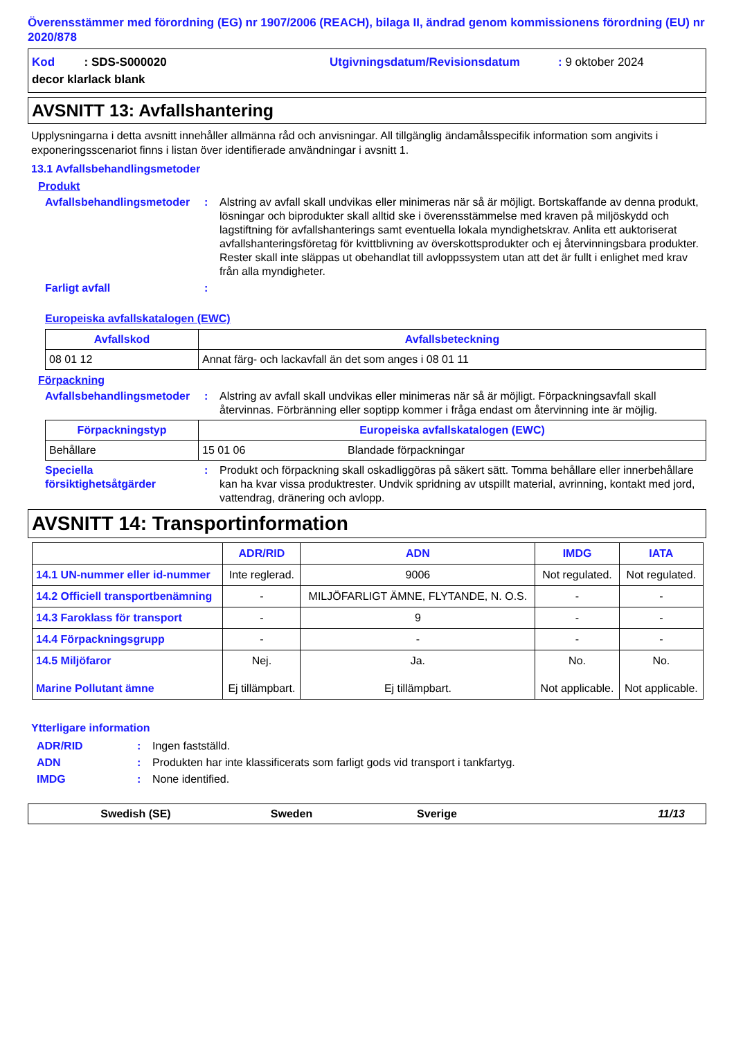Överensstämmer med förordning (EG) nr 1907/2006 (REACH), bilaga II, ändrad genom kommissionens förordning (EU) nr 2020/878
Kod : SDS-S000020 Utgivningsdatum/Revisionsdatum: 9 oktober 2024
decor klarlack blank
AVSNITT 13: Avfallshantering
Upplysningarna i detta avsnitt innehåller allmänna råd och anvisningar. All tillgänglig ändamålsspecifik information som angivits i exponeringsscenariot finns i listan över identifierade användningar i avsnitt 1.
13.1 Avfallsbehandlingsmetoder
Produkt
Avfallsbehandlingsmetoder: Alstring av avfall skall undvikas eller minimeras när så är möjligt. Bortskaffande av denna produkt, lösningar och biprodukter skall alltid ske i överensstämmelse med kraven på miljöskydd och lagstiftning för avfallshanterings samt eventuella lokala myndighetskrav. Anlita ett auktoriserat avfallshanteringsföretag för kvittblivning av överskottsprodukter och ej återvinningsbara produkter. Rester skall inte släppas ut obehandlat till avloppssystem utan att det är fullt i enlighet med krav från alla myndigheter.
Farligt avfall:
Europeiska avfallskatalogen (EWC)
| Avfallskod | Avfallsbeteckning |
| --- | --- |
| 08 01 12 | Annat färg- och lackavfall än det som anges i 08 01 11 |
Förpackning
Avfallsbehandlingsmetoder: Alstring av avfall skall undvikas eller minimeras när så är möjligt. Förpackningsavfall skall återvinnas. Förbränning eller soptipp kommer i fråga endast om återvinning inte är möjlig.
| Förpackningstyp | Europeiska avfallskatalogen (EWC) | |
| --- | --- | --- |
| Behållare | 15 01 06 | Blandade förpackningar |
Speciella försiktighetsåtgärder: Produkt och förpackning skall oskadliggöras på säkert sätt. Tomma behållare eller innerbehållare kan ha kvar vissa produktrester. Undvik spridning av utspillt material, avrinning, kontakt med jord, vattendrag, dränering och avlopp.
AVSNITT 14: Transportinformation
| | ADR/RID | ADN | IMDG | IATA |
| --- | --- | --- | --- | --- |
| 14.1 UN-nummer eller id-nummer | Inte reglerad. | 9006 | Not regulated. | Not regulated. |
| 14.2 Officiell transportbenämning | - | MILJÖFARLIGT ÄMNE, FLYTANDE, N. O.S. | - | - |
| 14.3 Faroklass för transport | - | 9 | - | - |
| 14.4 Förpackningsgrupp | - | - | - | - |
| 14.5 Miljöfaror Marine Pollutant ämne | Nej. Ej tillämpbart. | Ja. Ej tillämpbart. | No. Not applicable. | No. Not applicable. |
Ytterligare information
ADR/RID: Ingen fastställd.
ADN: Produkten har inte klassificerats som farligt gods vid transport i tankfartyg.
IMDG: None identified.
Swedish (SE) Sweden Sverige 11/13